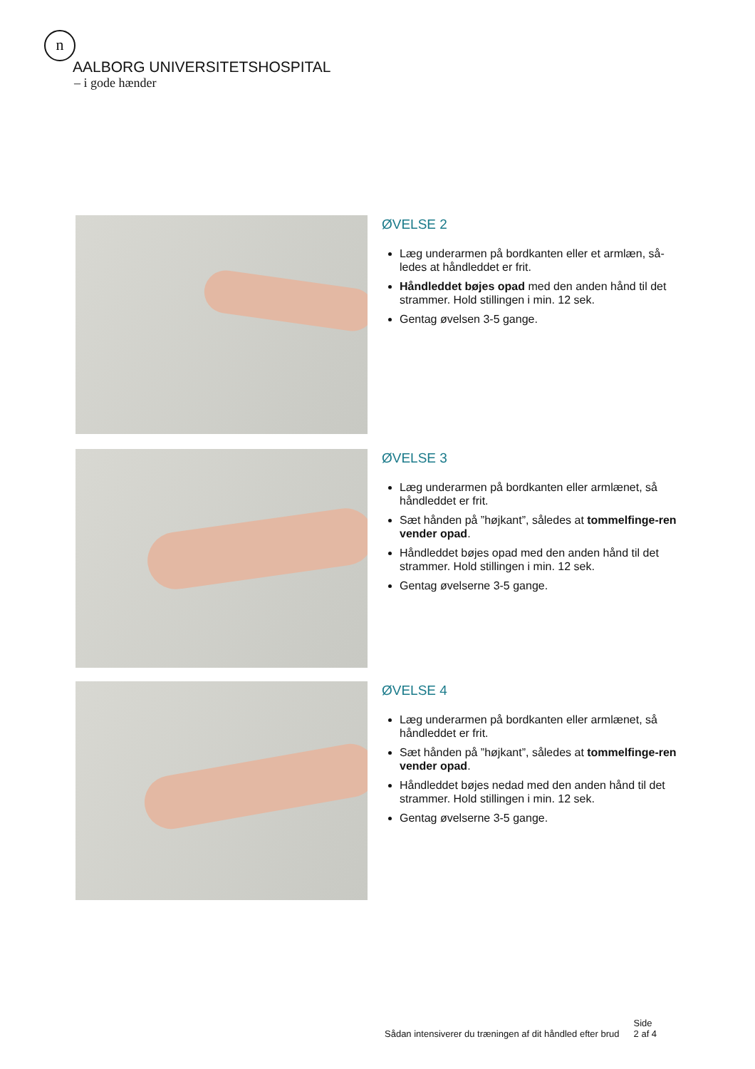n
AALBORG UNIVERSITETSHOSPITAL
– i gode hænder
ØVELSE 2
Læg underarmen på bordkanten eller et armlæn, så-ledes at håndleddet er frit.
Håndleddet bøjes opad med den anden hånd til det strammer. Hold stillingen i min. 12 sek.
Gentag øvelsen 3-5 gange.
ØVELSE 3
Læg underarmen på bordkanten eller armlænet, så håndleddet er frit.
Sæt hånden på ”højkant”, således at tommelfinge-ren vender opad.
Håndleddet bøjes opad med den anden hånd til det strammer. Hold stillingen i min. 12 sek.
Gentag øvelserne 3-5 gange.
ØVELSE 4
Læg underarmen på bordkanten eller armlænet, så håndleddet er frit.
Sæt hånden på ”højkant”, således at tommelfinge-ren vender opad.
Håndleddet bøjes nedad med den anden hånd til det strammer. Hold stillingen i min. 12 sek.
Gentag øvelserne 3-5 gange.
Sådan intensiverer du træningen af dit håndled efter brud
Side
2 af 4